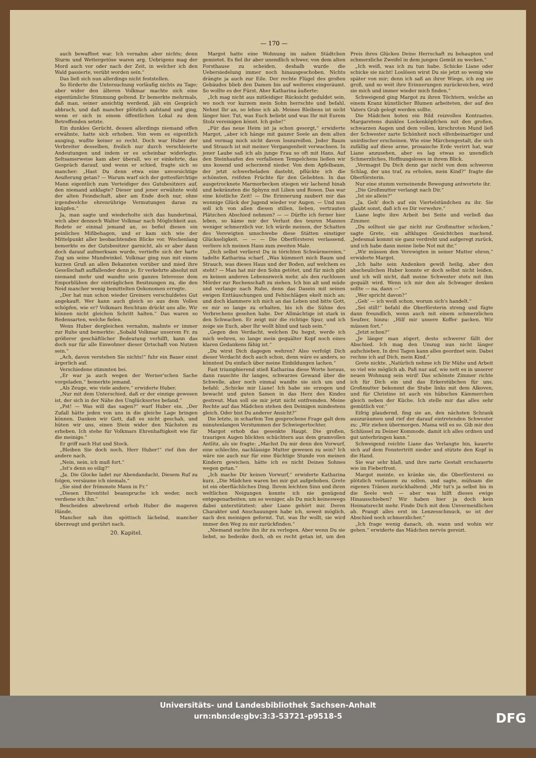— 170 —
auch bewaffnet war. Ich vernahm aber nichts; denn Sturm und Wettergetöse waren arg. Uebrigens mag der Mord auch vor oder nach der Zeit, in welcher ich den Wald passierte, verübt worden sein.“
Das ließ sich nun allerdings nicht feststellen.
So förderte die Untersuchung vorläufig nichts zu Tage; aber wider den älteren Volkmar machte sich eine eigentümliche Stimmung geltend. Er bemerkte mehrmals, daß man, seiner ansichtig werdend, jäh ein Gespräch abbrach, und daß mancher plötzlich aufstand und ging, wenn er sich in einem öffentlichen Lokal zu dem Betreffenden setzte.
Ein dunkles Gerücht, dessen allerdings niemand offen erwähnte, hatte sich erhoben. Von wem es eigentlich ausging, wußte keiner so recht. Doch war Huber der Verbreiter desselben, freilich nur durch verschleierte Andeutungen und indem er es scheinbar widerlegte. Seltsamerweise kam aber überall, wo er einkehrte, das Gespräch darauf, und wenn er schied, fragte sich so mancher: „Hast Du denn etwa eine unvorsichtige Aeußerung getan? — Warum warf sich der gottesfürchtige Mann eigentlich zum Verteidiger des Gutsbesitzers auf, den niemand anklagte? Dieser und jener erwähnte wohl der alten Feindschaft, aber am Ende doch nur, ohne irgendwelche ehrenrührige Vermutungen daran zu knüpfen.“
Ja, man sagte und wiederholte sich das hundertmal, wich aber dennoch Walter Volkmar nach Möglichkeit aus. Redete er einmal jemand an, so befiel diesen ein peinliches Mißbehagen, und er kam sich wie der Mittelpunkt aller beobachtenden Blicke vor. Wochenlang bemerkte es der Gutsbesitzer garnicht, als er aber dann doch darauf aufmerksam wurde, vertiefte sich der harte Zug um seine Mundwinkel. Volkmar ging nun mit einem kurzen Gruß an allen Bekannten vorüber und mied ihre Gesellschaft auffallender denn je. Er verkehrte absolut mit niemand mehr und wandte sein ganzes Interesse dem Emporblühen der einträglichen Besitzungen zu, die den Neid mancher wenig bemittelten Oekonomen erregte.
„Der hat nun schon wieder Greiners verschuldetes Gut angekauft. Wer kann auch gleich so aus dem Vollen schöpfen, wie er? Volkmars Reichtum drückt uns alle. Wir können nicht gleichen Schritt halten.“ Das waren so Redensarten, welche fielen.
Wenn Huber dergleichen vernahm, mahnte er immer zur Ruhe und bemerkte: „Sobald Volkmar unserem Fr. zu größerer geschäftlicher Bedeutung verhilft, kann das doch nur für alle Einwohner dieser Ortschaft von Nutzen sein.“
„Ach, davon verstehen Sie nichts!“ fuhr ein Bauer einst ärgerlich auf.
Verschiedene stimmten bei.
„Er war ja auch wegen der Werner'schen Sache vorgeladen,“ bemerkte jemand.
„Als Zeuge, wie viele andere,“ erwiderte Huber.
„Nur mit dem Unterschied, daß er der einzige gewesen ist, der sich in der Nähe des Unglücksortes befand.“
„Pst! — Was will das sagen?“ warf Huber ein. „Der Zufall hätte jeden von uns in die gleiche Lage bringen können. Danken wir Gott, daß es nicht geschah, und hüten wir uns, einen Stein wider den Nächsten zu erheben. Ich stehe für Volkmars Ehrenhaftigkeit wie für die meinige.“
Er griff nach Hut und Stock.
„Bleiben Sie doch noch, Herr Huber!“ rief ihm der andere nach.
„Nein, nein, ich muß fort.“
„Ist's denn so eilig?“
„Ja. Die Glocke ladet zur Abendandacht. Diesem Ruf zu folgen, versäume ich niemals.“
„Sie sind der frömmste Mann in Fr.“
„Diesen Ehrentitel beanspruche ich weder, noch verdiene ich ihn.“
Bescheiden abwehrend erhob Huber die mageren Hände.
Mancher sah ihm spöttisch lächelnd, mancher überzeugt und gerührt nach.
20. Kapitel.
Margot hatte eine Wohnung im nahen Städtchen gemietet. Es fiel ihr aber unendlich schwer, von dem alten Forsthause zu scheiden, deshalb wurde die Uebersiedelung immer noch hinausgeschoben. Nichts drängte ja auch zur Eile. Der rechte Flügel des großen Gebäudes blieb den Damen bis auf weiteres eingeräumt. So wollte es der Fürst. Aber Katharina äußerte:
„Ich mag nicht aus mitleidiger Rücksicht geduldet sein, wo noch vor kurzem mein Sohn herrschte und befahl. Nehmt Ihr an, so lehne ich ab. Meines Bleibens ist nicht länger hier. Tut, was Euch beliebt und was Ihr mit Eurem Stolz vereinigen könnt. Ich gehe!“
„Für das neue Heim ist ja schon gesorgt,“ erwiderte Margot, „aber ich hänge mit ganzer Seele an dem alten und vermag mich nicht davon loszureißen. Jeder Baum und Strauch ist mit meiner Vergangenheit verwachsen. In jener Laube saß ich als junge Frau so oft mit Hans. Auf den Steinhaufen des verfallenen Tempelchens ließen wir uns kosend und scherzend nieder. Von dem Apfelbaum, der jetzt schwerbeladen dasteht, pflückte ich die schönsten, reifsten Früchte für den Geliebten. In das ausgetrocknete Marmorbecken stiegen wir lachend hinab und bekränzten die Sphynx mit Lilien und Rosen. Das war eine köstliche Zeit! — Die Erinnerung zaubert mir das wonnige Glück der Jugend wieder vor Augen. — Und nun soll ich von allen diesen stillen, lieben, vertrauten Plätzchen Abschied nehmen? — — Dürfte ich ferner hier leben, so käme mir der Verlust des teuren Mannes weniger schmerzlich vor. Ich würde meinen, der Schatten des Verewigten umschwebe diese Stätten einstiger Glückseligkeit. — — — Die Oberförsterei verlassend, verliere ich meinen Hans zum zweiten Male.
„Dich selbst verlierst Du in törichten Schwärmereien,“ tadelte Katharina scharf. „Was kümmert mich Baum und Strauch, was dieses Haus und der Boden, auf welchem es steht? — Man hat mir den Sohn getötet, und für mich gibt es keinen anderen Lebenszweck mehr, als den ruchlosen Mörder zur Rechenschaft zu ziehen. Ich bin alt und müde und verlange nach Ruhe, denn das Dasein mit seinen ewigen Enttäuschungen und Fehlschlägen ekelt mich an; und doch klammere ich mich an das Leben und bitte Gott, es mir so lange zu erhalten, bis ich die Sühne des Verbrechens gesehen habe. Der Allmächtige ist stark in den Schwachen. Er zeigt mir die richtige Spur, und ich zeige sie Euch, aber Ihr wollt blind und taub sein.“
„Gegen den Verdacht, welchen Du hegst, werde ich mich wehren, so lange mein gequälter Kopf noch eines klaren Gedankens fähig ist.“
„Du wirst Dich dagegen wehren? Also verfolgt Dich dieser Verdacht doch auch schon, denn wäre es anders, so könntest Du einfach über meine Einbildungen lachen.“
Fast triumphierend stieß Katharina diese Worte heraus, dann rauschte ihr langes, schwarzes Gewand über die Schwelle, aber noch einmal wandte sie sich um und befahl: „Schicke mir Liane! Ich habe sie erzogen und bewacht und guten Samen in das Herz des Kindes gestreut. Man soll sie mir jetzt nicht entfremden. Meine Rechte auf das Mädchen stehen den Deinigen mindestens gleich. Oder bist Du anderer Ansicht?“
Die letzte, in scharfem Ton gesprochene Frage galt dem minutenlangen Verstummen der Schwiegertochter.
Margot erhob das gesenkte Haupt. Die großen, traurigen Augen blickten schüchtern aus dem gramvollen Antlitz, als sie fragte: „Machst Du mir denn den Vorwurf, eine schlechte, nachlässige Mutter gewesen zu sein? Ich wäre nie auch nur für eine flüchtige Stunde von meinen Kindern gewichen, hätte ich es nicht Deines Sohnes wegen getan.“
„Ich mache Dir keinen Vorwurf,“ erwiderte Katharina kurz. „Die Mädchen waren bei mir gut aufgehoben. Grete ist ein oberflächliches Ding. Ihrem leichten Sinn und ihren weltlichen Neigungen konnte ich nie genügend entgegenarbeiten, um so weniger, als Du mich keineswegs dabei unterstütztest: aber Liane gehört mir. Deren Charakter und Anschauungen habe ich, soweit möglich, nach den meinigen geformt. Tut, was Ihr wollt, sie wird immer den Weg zu mir zurückfinden.“
„Niemand suchte ihn ihr zu verlegen. Aber wenn Du sie liebst, so bedenke doch, ob es recht getan ist, um den Preis ihres Glückes Deine Herrschaft zu behaupten und schmerzliche Zweifel in dem jungen Gemüt zu wecken.“
„Ich weiß, was ich zu tun habe. Schicke Liane oder schicke sie nicht! Loslösen wirst Du sie jetzt so wenig wie später von mir; denn ich saß an ihrer Wiege, ich zog sie groß, und so weit ihre Erinnerungen zurückreichen, wird sie mich und immer wieder mich finden.“
Schweigend ging Margot zu ihren Töchtern, welche an einem Kranz künstlicher Blumen arbeiteten, der auf des Vaters Grab gelegt werden sollte.
Die Mädchen boten ein Bild reizvollen Kontrastes. Margaretens dunkles Lockenköpfchen mit den großen, schwarzen Augen und dem vollen, kirschroten Mund ließ der Schwester zarte Schönheit noch elfenbeinartiger und unirdischer erscheinen. Wie eine Märchengestalt, die sich zufällig auf diese arme, prosaische Erde verirrt hat, war Liane anzusehen, aber es lag etwas so unendlich Schmerzliches, Hoffnungsloses in ihrem Blick.
„Vermagst Du Dich denn gar nicht von dem schweren Schlag, der uns traf, zu erholen, mein Kind?“ fragte die Oberförsterin.
Nur eine stumm verneinende Bewegung antwortete ihr.
„Die Großmutter verlangt nach Dir.“
„Ist sie allein?“
„Ja. Geh' doch auf ein Viertelstündchen zu ihr. Sie glaubt sonst, daß ich es Dir verwehre.“
Liane legte ihre Arbeit bei Seite und verließ das Zimmer.
„Du solltest sie gar nicht zur Großmutter schicken,“ sagte Grete, ein altkluges Gesichtchen machend. „Jedesmal kommt sie ganz verdreht und aufgeregt zurück, und ich habe dann meine liebe Not mit ihr.“
„Wir müssen den Verewigten in seiner Mutter ehren,“ erwiderte Margot.
„Ich halte sein Andenken gewiß heilig, aber den abscheulichen Huber konnte er doch selbst nicht leiden, und ich will nicht, daß meine Schwester stets mit ihm gequält wird. Wenn ich mir den als Schwager denken sollte — na, dann —“
„Wer spricht davon?“
„Geh' — ich weiß schon, worum sich's handelt.“
„Sei still!“ befahl die Oberförsterin streng und fügte dann freundlich, wenn auch mit einem schmerzlichen Seufzer, hinzu: „Hilf mir unsere Koffer packen. Wir müssen fort.“
„Jetzt schon?“
„Je länger man zögert, desto schwerer fällt der Abschied. Ich mag den Umzug nun nicht länger aufschieben. In drei Tagen kann alles geordnet sein. Dabei rechne ich auf Dich, mein Kind.“
Grete nickte. „Natürlich nehme ich Dir Mühe und Arbeit so viel wie möglich ab. Paß nur auf, wie nett es in unserer neuen Wohnung sein wird! Das schönste Zimmer richte ich für Dich ein und das Erkerstübchen für uns. Großmutter bekommt die Stube links mit dem Alkoven, und für Christine ist auch ein hübsches Kämmerchen gleich neben der Küche. Ich stelle mir das alles sehr gemütlich vor.“
Eifrig plaudernd, fing sie an, den nächsten Schrank auszuräumen und rief der darauf eintretenden Schwester zu: „Wir ziehen übermorgen. Mama will es so. Gib mir den Schlüssel zu Deiner Kommode, damit ich alles ordnen und gut unterbringen kann.“
Schweigend reichte Liane das Verlangte hin, kauerte sich auf dem Fenstertritt nieder und stützte den Kopf in die Hand.
Sie war sehr blaß, und ihre zarte Gestalt erschauerte wie im Fieberfrost.
Margot meinte, es kränke sie, die Oberförsterei so plötzlich verlassen zu sollen, und sagte, mühsam die eigenen Tränen zurückhaltend: „Mir tut's ja selbst bis in die Seele weh — aber was hilft dieses ewige Hinausschieben? Wir haben hier ja doch kein Heimatsrecht mehr. Finde Dich mit dem Unvermeidlichen ab. Prangt alles erst im Lenzesschmuck, so ist der Abschied noch schmerzlicher.“
„Ich frage wenig danach, ob, wann und wohin wir gehen.“ erwiderte das Mädchen nervös gereizt.
Universitäts- und Landesbibliothek Sachsen-Anhalt
urn:nbn:de:gbv:3:3-53721-p9518-5
DFG